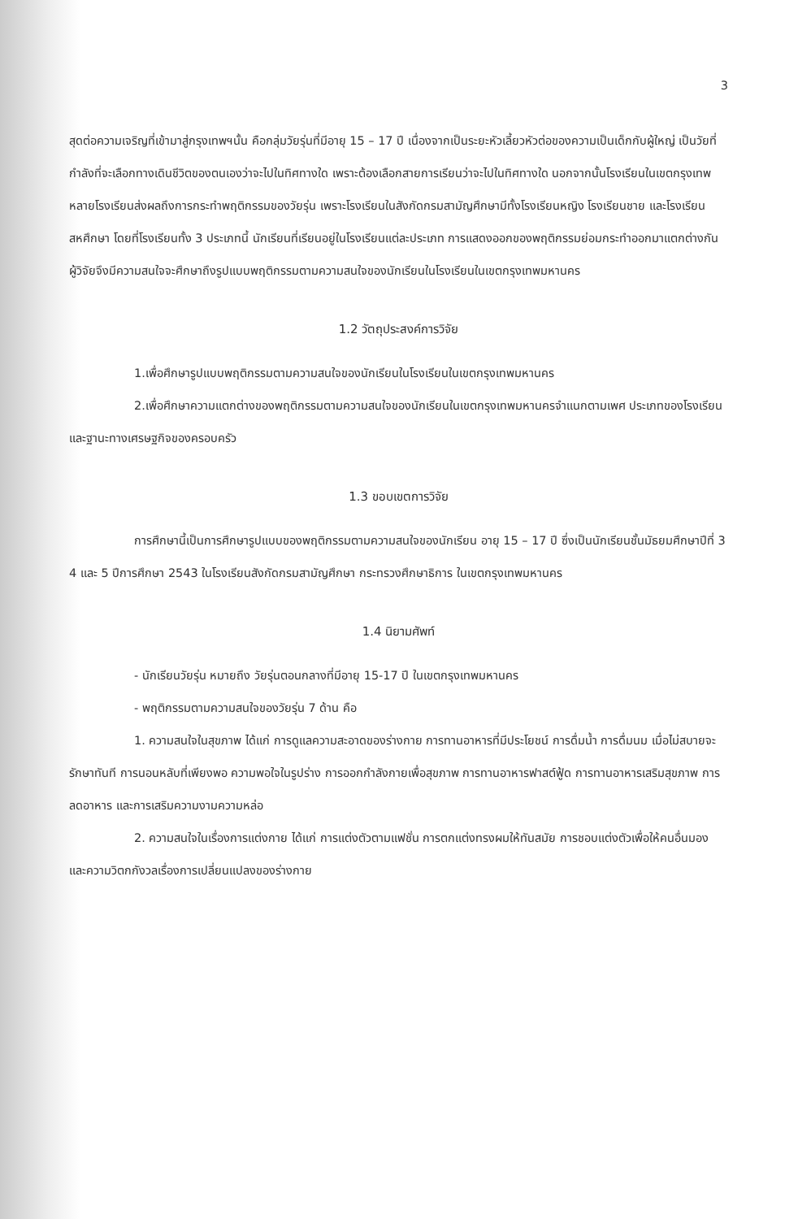3
สุดต่อความเจริญที่เข้ามาสู่กรุงเทพฯนั้น คือกลุ่มวัยรุ่นที่มีอายุ 15 – 17 ปี เนื่องจากเป็นระยะหัวเลี้ยวหัวต่อของความเป็นเด็กกับผู้ใหญ่ เป็นวัยที่กำลังที่จะเลือกทางเดินชีวิตของตนเองว่าจะไปในทิศทางใด เพราะต้องเลือกสายการเรียนว่าจะไปในทิศทางใด นอกจากนั้นโรงเรียนในเขตกรุงเทพหลายโรงเรียนส่งผลถึงการกระทำพฤติกรรมของวัยรุ่น เพราะโรงเรียนในสังกัดกรมสามัญศึกษามีทั้งโรงเรียนหญิง โรงเรียนชาย และโรงเรียนสหศึกษา โดยที่โรงเรียนทั้ง 3 ประเภทนี้ นักเรียนที่เรียนอยู่ในโรงเรียนแต่ละประเภท การแสดงออกของพฤติกรรมย่อมกระทำออกมาแตกต่างกัน ผู้วิจัยจึงมีความสนใจจะศึกษาถึงรูปแบบพฤติกรรมตามความสนใจของนักเรียนในโรงเรียนในเขตกรุงเทพมหานคร
1.2 วัตถุประสงค์การวิจัย
1.เพื่อศึกษารูปแบบพฤติกรรมตามความสนใจของนักเรียนในโรงเรียนในเขตกรุงเทพมหานคร
2.เพื่อศึกษาความแตกต่างของพฤติกรรมตามความสนใจของนักเรียนในเขตกรุงเทพมหานครจำแนกตามเพศ ประเภทของโรงเรียน และฐานะทางเศรษฐกิจของครอบครัว
1.3 ขอบเขตการวิจัย
การศึกษานี้เป็นการศึกษารูปแบบของพฤติกรรมตามความสนใจของนักเรียน อายุ 15 – 17 ปี ซึ่งเป็นนักเรียนชั้นมัธยมศึกษาปีที่ 3 4 และ 5 ปีการศึกษา 2543 ในโรงเรียนสังกัดกรมสามัญศึกษา กระทรวงศึกษาธิการ ในเขตกรุงเทพมหานคร
1.4 นิยามศัพท์
- นักเรียนวัยรุ่น หมายถึง วัยรุ่นตอนกลางที่มีอายุ 15-17 ปี ในเขตกรุงเทพมหานคร
- พฤติกรรมตามความสนใจของวัยรุ่น 7 ด้าน คือ
1. ความสนใจในสุขภาพ ได้แก่ การดูแลความสะอาดของร่างกาย การทานอาหารที่มีประโยชน์ การดื่มน้ำ การดื่มนม เมื่อไม่สบายจะรักษาทันที การนอนหลับที่เพียงพอ ความพอใจในรูปร่าง การออกกำลังกายเพื่อสุขภาพ การทานอาหารฟาสต์ฟู้ด การทานอาหารเสริมสุขภาพ การลดอาหาร และการเสริมความงามความหล่อ
2. ความสนใจในเรื่องการแต่งกาย ได้แก่ การแต่งตัวตามแฟชั่น การตกแต่งทรงผมให้ทันสมัย การชอบแต่งตัวเพื่อให้คนอื่นมอง และความวิตกกังวลเรื่องการเปลี่ยนแปลงของร่างกาย